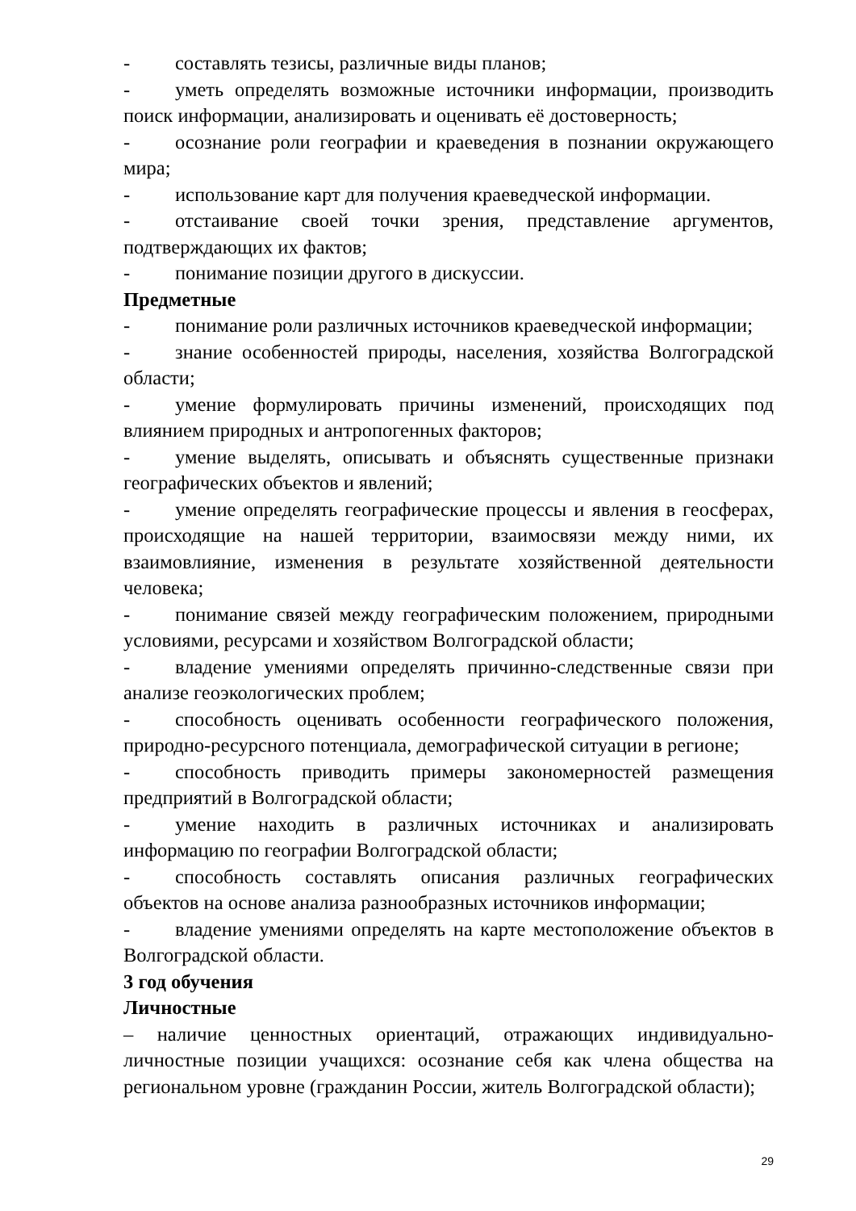- составлять тезисы, различные виды планов;
- уметь определять возможные источники информации, производить поиск информации, анализировать и оценивать её достоверность;
- осознание роли географии и краеведения в познании окружающего мира;
- использование карт для получения краеведческой информации.
- отстаивание своей точки зрения, представление аргументов, подтверждающих их фактов;
- понимание позиции другого в дискуссии.
Предметные
- понимание роли различных источников краеведческой информации;
- знание особенностей природы, населения, хозяйства Волгоградской области;
- умение формулировать причины изменений, происходящих под влиянием природных и антропогенных факторов;
- умение выделять, описывать и объяснять существенные признаки географических объектов и явлений;
- умение определять географические процессы и явления в геосферах, происходящие на нашей территории, взаимосвязи между ними, их взаимовлияние, изменения в результате хозяйственной деятельности человека;
- понимание связей между географическим положением, природными условиями, ресурсами и хозяйством Волгоградской области;
- владение умениями определять причинно-следственные связи при анализе геоэкологических проблем;
- способность оценивать особенности географического положения, природно-ресурсного потенциала, демографической ситуации в регионе;
- способность приводить примеры закономерностей размещения предприятий в Волгоградской области;
- умение находить в различных источниках и анализировать информацию по географии Волгоградской области;
- способность составлять описания различных географических объектов на основе анализа разнообразных источников информации;
- владение умениями определять на карте местоположение объектов в Волгоградской области.
3 год обучения
Личностные
– наличие ценностных ориентаций, отражающих индивидуально-личностные позиции учащихся: осознание себя как члена общества на региональном уровне (гражданин России, житель Волгоградской области);
29